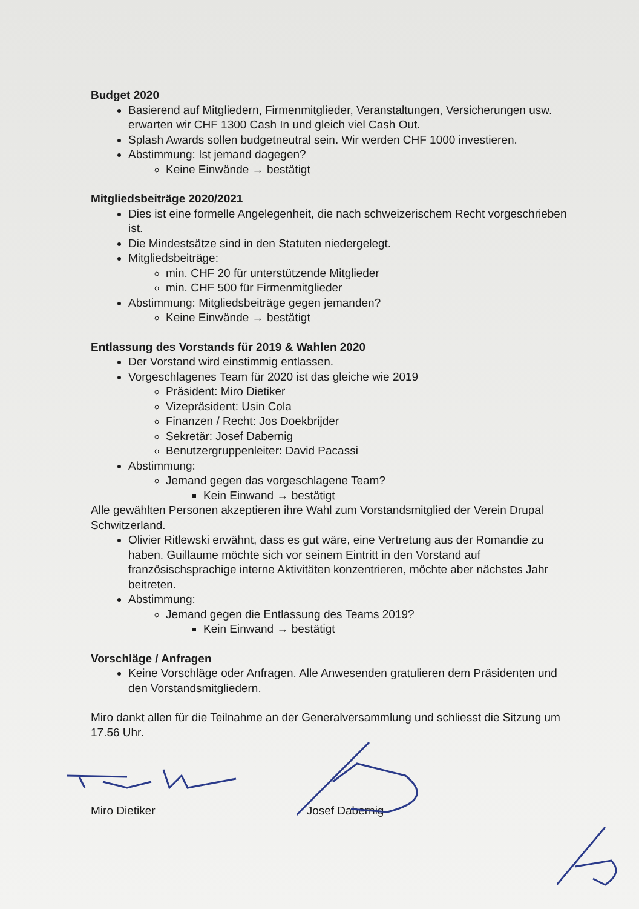Budget 2020
Basierend auf Mitgliedern, Firmenmitglieder, Veranstaltungen, Versicherungen usw. erwarten wir CHF 1300 Cash In und gleich viel Cash Out.
Splash Awards sollen budgetneutral sein. Wir werden CHF 1000 investieren.
Abstimmung: Ist jemand dagegen?
Keine Einwände → bestätigt
Mitgliedsbeiträge 2020/2021
Dies ist eine formelle Angelegenheit, die nach schweizerischem Recht vorgeschrieben ist.
Die Mindestsätze sind in den Statuten niedergelegt.
Mitgliedsbeiträge:
min. CHF 20 für unterstützende Mitglieder
min. CHF 500 für Firmenmitglieder
Abstimmung: Mitgliedsbeiträge gegen jemanden?
Keine Einwände → bestätigt
Entlassung des Vorstands für 2019 & Wahlen 2020
Der Vorstand wird einstimmig entlassen.
Vorgeschlagenes Team für 2020 ist das gleiche wie 2019
Präsident: Miro Dietiker
Vizepräsident: Usin Cola
Finanzen / Recht: Jos Doekbrijder
Sekretär: Josef Dabernig
Benutzergruppenleiter: David Pacassi
Abstimmung:
Jemand gegen das vorgeschlagene Team?
Kein Einwand → bestätigt
Alle gewählten Personen akzeptieren ihre Wahl zum Vorstandsmitglied der Verein Drupal Schwitzerland.
Olivier Ritlewski erwähnt, dass es gut wäre, eine Vertretung aus der Romandie zu haben. Guillaume möchte sich vor seinem Eintritt in den Vorstand auf französischsprachige interne Aktivitäten konzentrieren, möchte aber nächstes Jahr beitreten.
Abstimmung:
Jemand gegen die Entlassung des Teams 2019?
Kein Einwand → bestätigt
Vorschläge / Anfragen
Keine Vorschläge oder Anfragen. Alle Anwesenden gratulieren dem Präsidenten und den Vorstandsmitgliedern.
Miro dankt allen für die Teilnahme an der Generalversammlung und schliesst die Sitzung um 17.56 Uhr.
Miro Dietiker Josef Dabernig